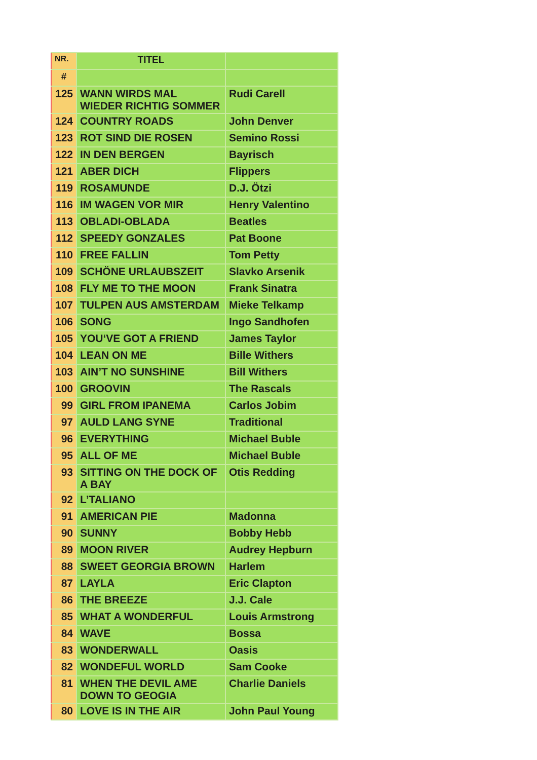| NR. | TITEL | |
| --- | --- | --- |
| # | | |
| 125 | WANN WIRDS MAL WIEDER RICHTIG SOMMER | Rudi Carell |
| 124 | COUNTRY ROADS | John Denver |
| 123 | ROT SIND DIE ROSEN | Semino Rossi |
| 122 | IN DEN BERGEN | Bayrisch |
| 121 | ABER DICH | Flippers |
| 119 | ROSAMUNDE | D.J. Ötzi |
| 116 | IM WAGEN VOR MIR | Henry Valentino |
| 113 | OBLADI-OBLADA | Beatles |
| 112 | SPEEDY GONZALES | Pat Boone |
| 110 | FREE FALLIN | Tom Petty |
| 109 | SCHÖNE URLAUBSZEIT | Slavko Arsenik |
| 108 | FLY ME TO THE MOON | Frank Sinatra |
| 107 | TULPEN AUS AMSTERDAM | Mieke Telkamp |
| 106 | SONG | Ingo Sandhofen |
| 105 | YOU‘VE GOT A FRIEND | James Taylor |
| 104 | LEAN ON ME | Bille Withers |
| 103 | AIN’T NO SUNSHINE | Bill Withers |
| 100 | GROOVIN | The Rascals |
| 99 | GIRL FROM IPANEMA | Carlos Jobim |
| 97 | AULD LANG SYNE | Traditional |
| 96 | EVERYTHING | Michael Buble |
| 95 | ALL OF ME | Michael Buble |
| 93 | SITTING ON THE DOCK OF A BAY | Otis Redding |
| 92 | L’TALIANO | |
| 91 | AMERICAN PIE | Madonna |
| 90 | SUNNY | Bobby Hebb |
| 89 | MOON RIVER | Audrey Hepburn |
| 88 | SWEET GEORGIA BROWN | Harlem |
| 87 | LAYLA | Eric Clapton |
| 86 | THE BREEZE | J.J. Cale |
| 85 | WHAT A WONDERFUL | Louis Armstrong |
| 84 | WAVE | Bossa |
| 83 | WONDERWALL | Oasis |
| 82 | WONDEFUL WORLD | Sam Cooke |
| 81 | WHEN THE DEVIL AME DOWN TO GEOGIA | Charlie Daniels |
| 80 | LOVE IS IN THE AIR | John Paul Young |